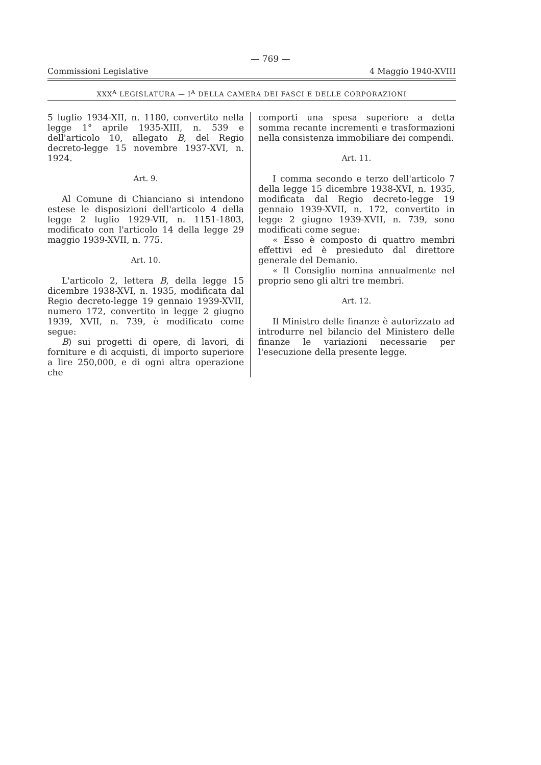— 769 —
Commissioni Legislative 4 Maggio 1940-XVIII
XXX<sup>A</sup> LEGISLATURA — I<sup>A</sup> DELLA CAMERA DEI FASCI E DELLE CORPORAZIONI
5 luglio 1934-XII, n. 1180, convertito nella legge 1° aprile 1935-XIII, n. 539 e dell'articolo 10, allegato B, del Regio decreto-legge 15 novembre 1937-XVI, n. 1924.
Art. 9.
Al Comune di Chianciano si intendono estese le disposizioni dell'articolo 4 della legge 2 luglio 1929-VII, n. 1151-1803, modificato con l'articolo 14 della legge 29 maggio 1939-XVII, n. 775.
Art. 10.
L'articolo 2, lettera B, della legge 15 dicembre 1938-XVI, n. 1935, modificata dal Regio decreto-legge 19 gennaio 1939-XVII, numero 172, convertito in legge 2 giugno 1939, XVII, n. 739, è modificato come segue:
B) sui progetti di opere, di lavori, di forniture e di acquisti, di importo superiore a lire 250,000, e di ogni altra operazione che
comporti una spesa superiore a detta somma recante incrementi e trasformazioni nella consistenza immobiliare dei compendi.
Art. 11.
I comma secondo e terzo dell'articolo 7 della legge 15 dicembre 1938-XVI, n. 1935, modificata dal Regio decreto-legge 19 gennaio 1939-XVII, n. 172, convertito in legge 2 giugno 1939-XVII, n. 739, sono modificati come segue:
« Esso è composto di quattro membri effettivi ed è presieduto dal direttore generale del Demanio.
« Il Consiglio nomina annualmente nel proprio seno gli altri tre membri.
Art. 12.
Il Ministro delle finanze è autorizzato ad introdurre nel bilancio del Ministero delle finanze le variazioni necessarie per l'esecuzione della presente legge.